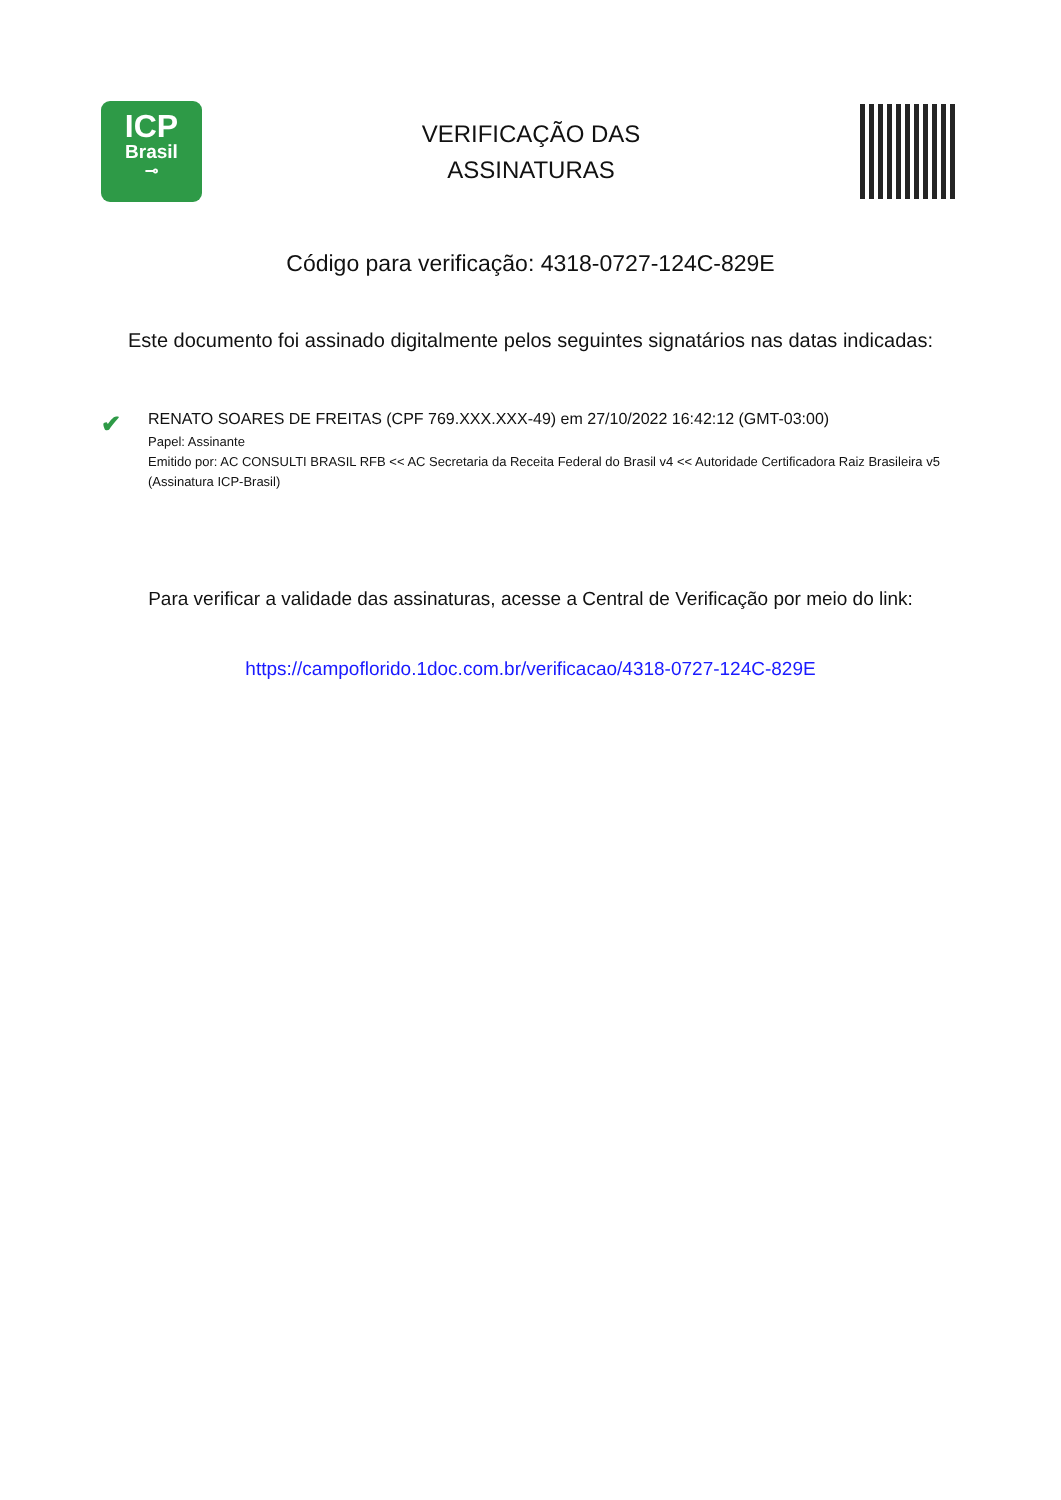ICP
Brasil
⊸
VERIFICAÇÃO DAS
ASSINATURAS
Código para verificação: 4318-0727-124C-829E
Este documento foi assinado digitalmente pelos seguintes signatários nas datas indicadas:
✔
RENATO SOARES DE FREITAS (CPF 769.XXX.XXX-49) em 27/10/2022 16:42:12 (GMT-03:00)
Papel: Assinante
Emitido por: AC CONSULTI BRASIL RFB << AC Secretaria da Receita Federal do Brasil v4 << Autoridade Certificadora Raiz Brasileira v5 (Assinatura ICP-Brasil)
Para verificar a validade das assinaturas, acesse a Central de Verificação por meio do link:
https://campoflorido.1doc.com.br/verificacao/4318-0727-124C-829E